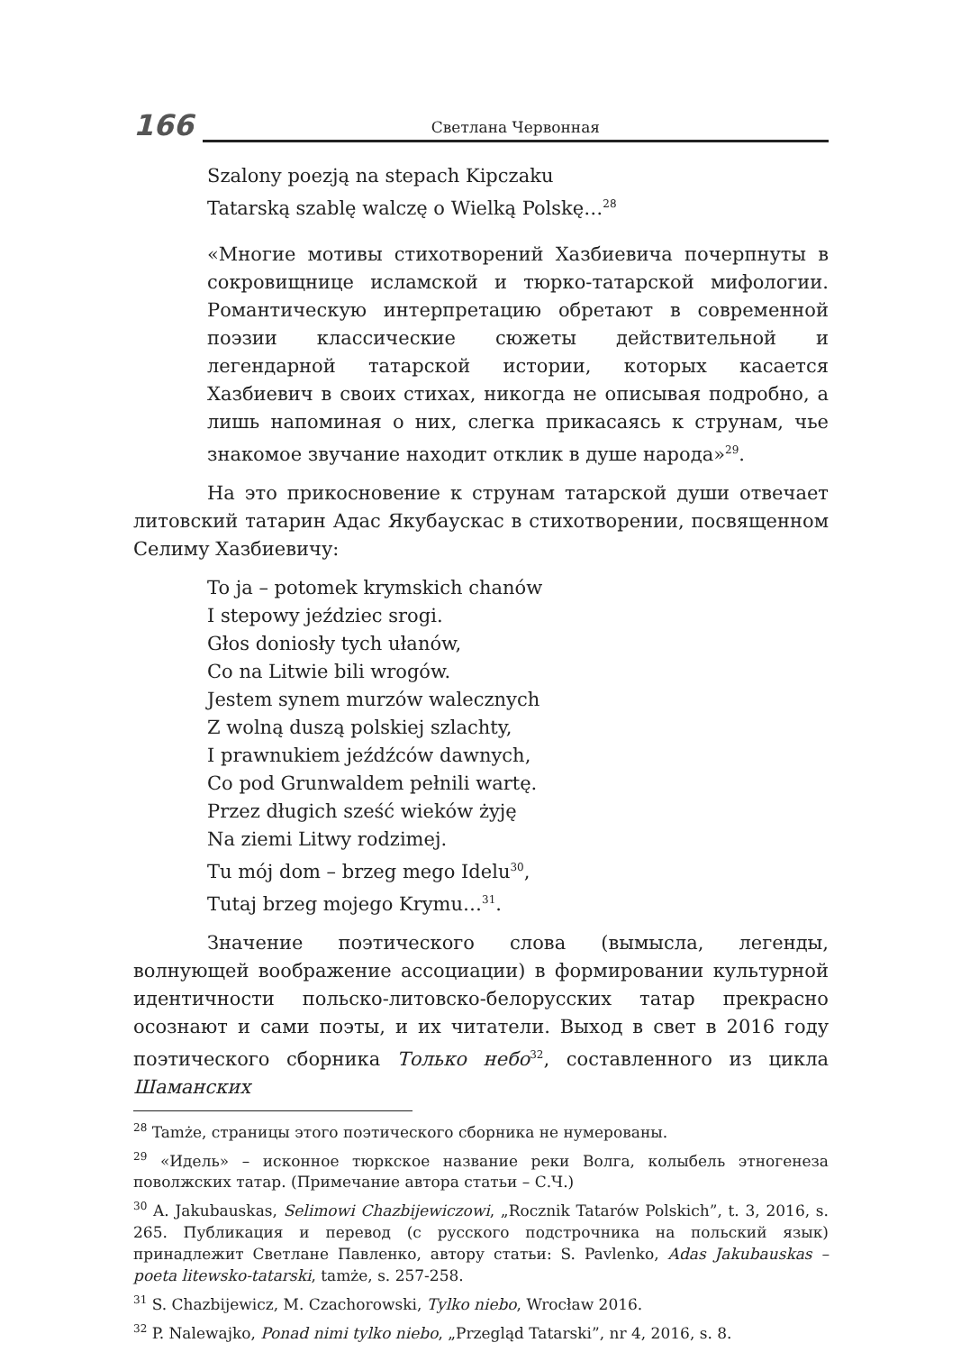166 Светлана Червонная
Szalony poezją na stepach Kipczaku
Tatarską szablę walczę o Wielką Polskę…<sup>28</sup>
«Многие мотивы стихотворений Хазбиевича почерпнуты в сокровищнице исламской и тюрко-татарской мифологии. Романтическую интерпретацию обретают в современной поэзии классические сюжеты действительной и легендарной татарской истории, которых касается Хазбиевич в своих стихах, никогда не описывая подробно, а лишь напоминая о них, слегка прикасаясь к струнам, чье знакомое звучание находит отклик в душе народа»<sup>29</sup>.
На это прикосновение к струнам татарской души отвечает литовский татарин Адас Якубаускас в стихотворении, посвященном Селиму Хазбиевичу:
To ja – potomek krymskich chanów
I stepowy jeździec srogi.
Głos doniosły tych ułanów,
Co na Litwie bili wrogów.
Jestem synem murzów walecznych
Z wolną duszą polskiej szlachty,
I prawnukiem jeźdźców dawnych,
Co pod Grunwaldem pełnili wartę.
Przez długich sześć wieków żyję
Na ziemi Litwy rodzimej.
Tu mój dom – brzeg mego Idelu<sup>30</sup>,
Tutaj brzeg mojego Krymu…<sup>31</sup>.
Значение поэтического слова (вымысла, легенды, волнующей воображение ассоциации) в формировании культурной идентичности польско-литовско-белорусских татар прекрасно осознают и сами поэты, и их читатели. Выход в свет в 2016 году поэтического сборника Только небо<sup>32</sup>, составленного из цикла Шаманских
<sup>28</sup> Tamże, страницы этого поэтического сборника не нумерованы.
<sup>29</sup> «Идель» – исконное тюркское название реки Волга, колыбель этногенеза поволжских татар. (Примечание автора статьи – С.Ч.)
<sup>30</sup> A. Jakubauskas, Selimowi Chazbijewiczowi, „Rocznik Tatarów Polskich”, t. 3, 2016, s. 265. Публикация и перевод (с русского подстрочника на польский язык) принадлежит Светлане Павленко, автору статьи: S. Pavlenko, Adas Jakubauskas – poeta litewsko-tatarski, tamże, s. 257-258.
<sup>31</sup> S. Chazbijewicz, M. Czachorowski, Tylko niebo, Wrocław 2016.
<sup>32</sup> P. Nalewajko, Ponad nimi tylko niebo, „Przegląd Tatarski”, nr 4, 2016, s. 8.